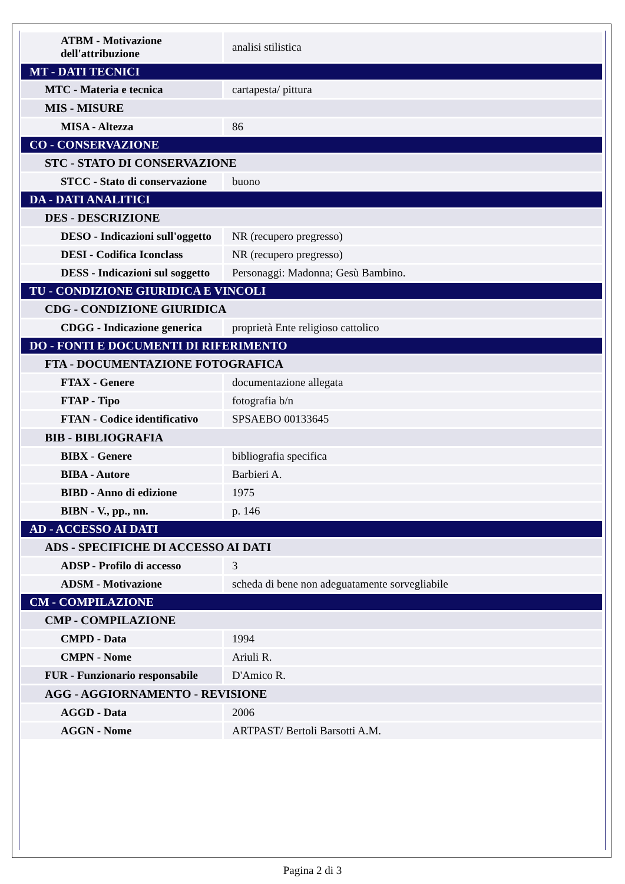| ATBM - Motivazione dell'attribuzione | analisi stilistica |
| MT - DATI TECNICI | |
| MTC - Materia e tecnica | cartapesta/ pittura |
| MIS - MISURE | |
| MISA - Altezza | 86 |
| CO - CONSERVAZIONE | |
| STC - STATO DI CONSERVAZIONE | |
| STCC - Stato di conservazione | buono |
| DA - DATI ANALITICI | |
| DES - DESCRIZIONE | |
| DESO - Indicazioni sull'oggetto | NR (recupero pregresso) |
| DESI - Codifica Iconclass | NR (recupero pregresso) |
| DESS - Indicazioni sul soggetto | Personaggi: Madonna; Gesù Bambino. |
| TU - CONDIZIONE GIURIDICA E VINCOLI | |
| CDG - CONDIZIONE GIURIDICA | |
| CDGG - Indicazione generica | proprietà Ente religioso cattolico |
| DO - FONTI E DOCUMENTI DI RIFERIMENTO | |
| FTA - DOCUMENTAZIONE FOTOGRAFICA | |
| FTAX - Genere | documentazione allegata |
| FTAP - Tipo | fotografia b/n |
| FTAN - Codice identificativo | SPSAEBO 00133645 |
| BIB - BIBLIOGRAFIA | |
| BIBX - Genere | bibliografia specifica |
| BIBA - Autore | Barbieri A. |
| BIBD - Anno di edizione | 1975 |
| BIBN - V., pp., nn. | p. 146 |
| AD - ACCESSO AI DATI | |
| ADS - SPECIFICHE DI ACCESSO AI DATI | |
| ADSP - Profilo di accesso | 3 |
| ADSM - Motivazione | scheda di bene non adeguatamente sorvegliabile |
| CM - COMPILAZIONE | |
| CMP - COMPILAZIONE | |
| CMPD - Data | 1994 |
| CMPN - Nome | Ariuli R. |
| FUR - Funzionario responsabile | D'Amico R. |
| AGG - AGGIORNAMENTO - REVISIONE | |
| AGGD - Data | 2006 |
| AGGN - Nome | ARTPAST/ Bertoli Barsotti A.M. |
Pagina 2 di 3